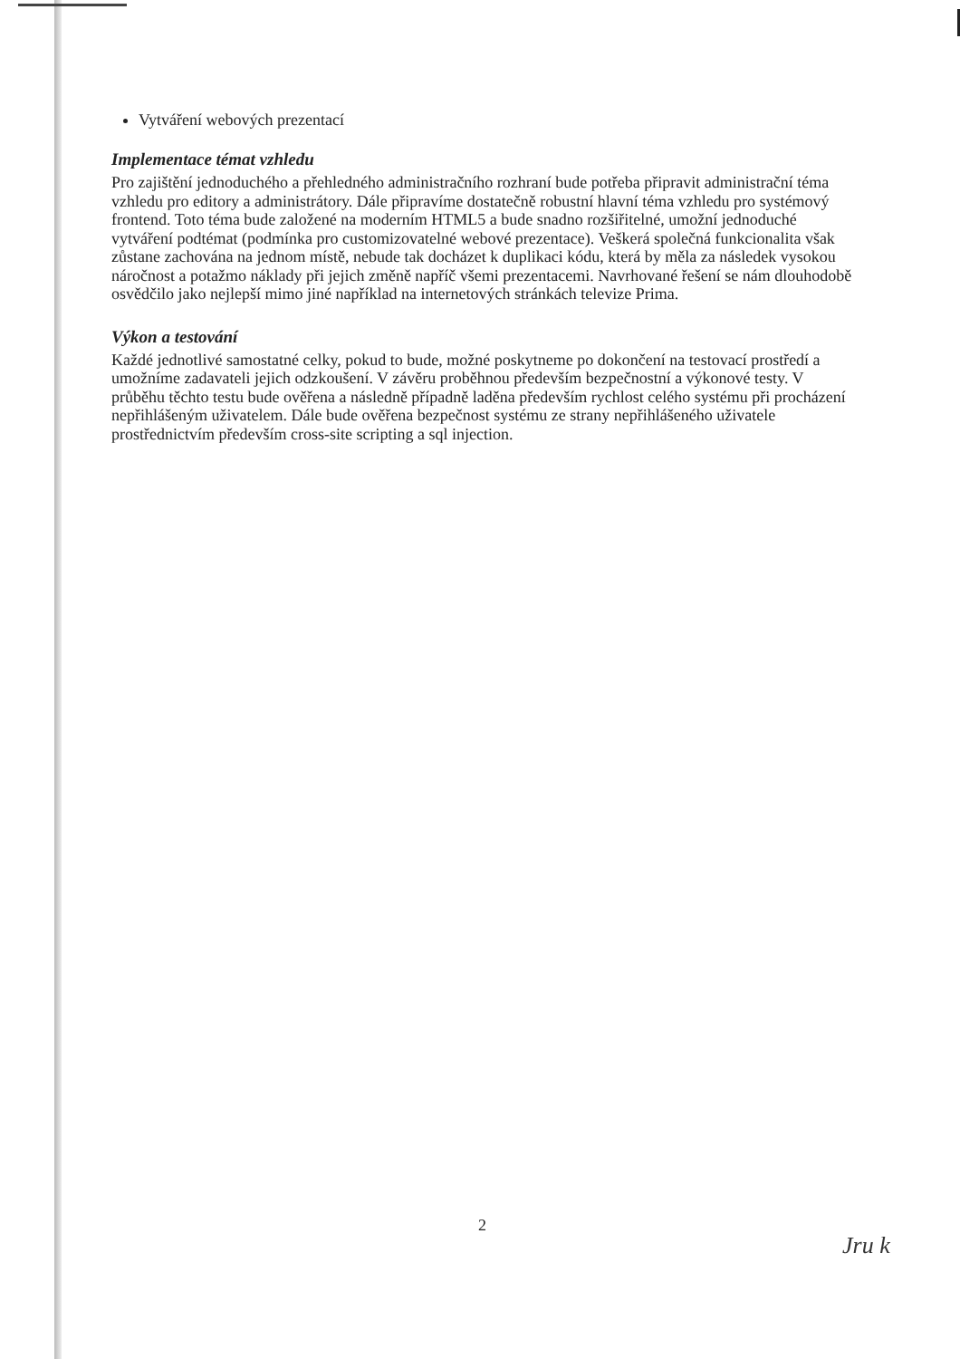Vytváření webových prezentací
Implementace témat vzhledu
Pro zajištění jednoduchého a přehledného administračního rozhraní bude potřeba připravit administrační téma vzhledu pro editory a administrátory. Dále připravíme dostatečně robustní hlavní téma vzhledu pro systémový frontend. Toto téma bude založené na moderním HTML5 a bude snadno rozšiřitelné, umožní jednoduché vytváření podtémat (podmínka pro customizovatelné webové prezentace). Veškerá společná funkcionalita však zůstane zachována na jednom místě, nebude tak docházet k duplikaci kódu, která by měla za následek vysokou náročnost a potažmo náklady při jejich změně napříč všemi prezentacemi. Navrhované řešení se nám dlouhodobě osvědčilo jako nejlepší mimo jiné například na internetových stránkách televize Prima.
Výkon a testování
Každé jednotlivé samostatné celky, pokud to bude, možné poskytneme po dokončení na testovací prostředí a umožníme zadavateli jejich odzkoušení. V závěru proběhnou především bezpečnostní a výkonové testy. V průběhu těchto testu bude ověřena a následně případně laděna především rychlost celého systému při procházení nepřihlášeným uživatelem. Dále bude ověřena bezpečnost systému ze strany nepřihlášeného uživatele prostřednictvím především cross-site scripting a sql injection.
2
Jru k